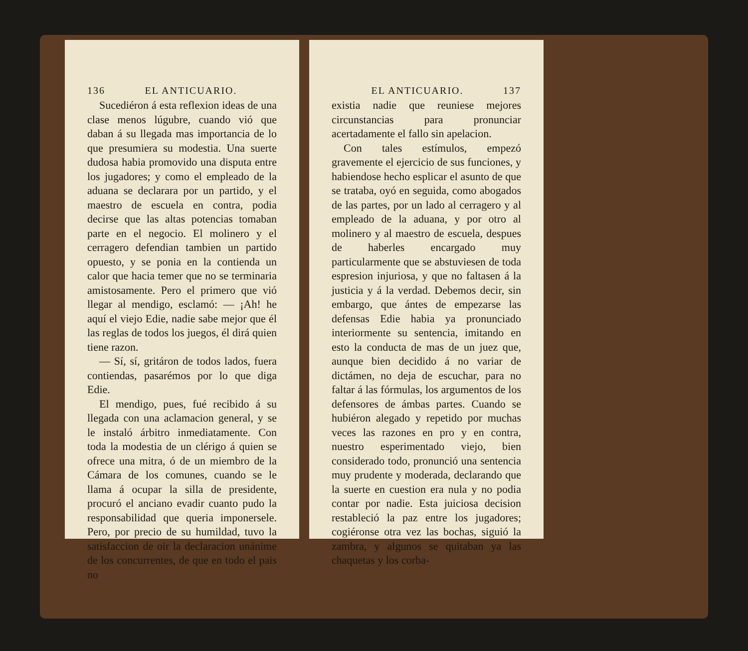136 EL ANTICUARIO.
Sucediéron á esta reflexion ideas de una clase menos lúgubre, cuando vió que daban á su llegada mas importancia de lo que presumiera su modestia. Una suerte dudosa habia promovido una disputa entre los jugadores; y como el empleado de la aduana se declarara por un partido, y el maestro de escuela en contra, podia decirse que las altas potencias tomaban parte en el negocio. El molinero y el cerragero defendian tambien un partido opuesto, y se ponia en la contienda un calor que hacia temer que no se terminaria amistosamente. Pero el primero que vió llegar al mendigo, esclamó: — ¡Ah! he aquí el viejo Edie, nadie sabe mejor que él las reglas de todos los juegos, él dirá quien tiene razon.
— Sí, sí, gritáron de todos lados, fuera contiendas, pasarémos por lo que diga Edie.
El mendigo, pues, fué recibido á su llegada con una aclamacion general, y se le instaló árbitro inmediatamente. Con toda la modestia de un clérigo á quien se ofrece una mitra, ó de un miembro de la Cámara de los comunes, cuando se le llama á ocupar la silla de presidente, procuró el anciano evadir cuanto pudo la responsabilidad que queria imponersele. Pero, por precio de su humildad, tuvo la satisfaccion de oir la declaracion unánime de los concurrentes, de que en todo el pais no
EL ANTICUARIO. 137
existia nadie que reuniese mejores circunstancias para pronunciar acertadamente el fallo sin apelacion.
Con tales estímulos, empezó gravemente el ejercicio de sus funciones, y habiendose hecho esplicar el asunto de que se trataba, oyó en seguida, como abogados de las partes, por un lado al cerragero y al empleado de la aduana, y por otro al molinero y al maestro de escuela, despues de haberles encargado muy particularmente que se abstuviesen de toda espresion injuriosa, y que no faltasen á la justicia y á la verdad. Debemos decir, sin embargo, que ántes de empezarse las defensas Edie habia ya pronunciado interiormente su sentencia, imitando en esto la conducta de mas de un juez que, aunque bien decidido á no variar de dictámen, no deja de escuchar, para no faltar á las fórmulas, los argumentos de los defensores de ámbas partes. Cuando se hubiéron alegado y repetido por muchas veces las razones en pro y en contra, nuestro esperimentado viejo, bien considerado todo, pronunció una sentencia muy prudente y moderada, declarando que la suerte en cuestion era nula y no podia contar por nadie. Esta juiciosa decision restableció la paz entre los jugadores; cogiéronse otra vez las bochas, siguió la zambra, y algunos se quitaban ya las chaquetas y los corba-